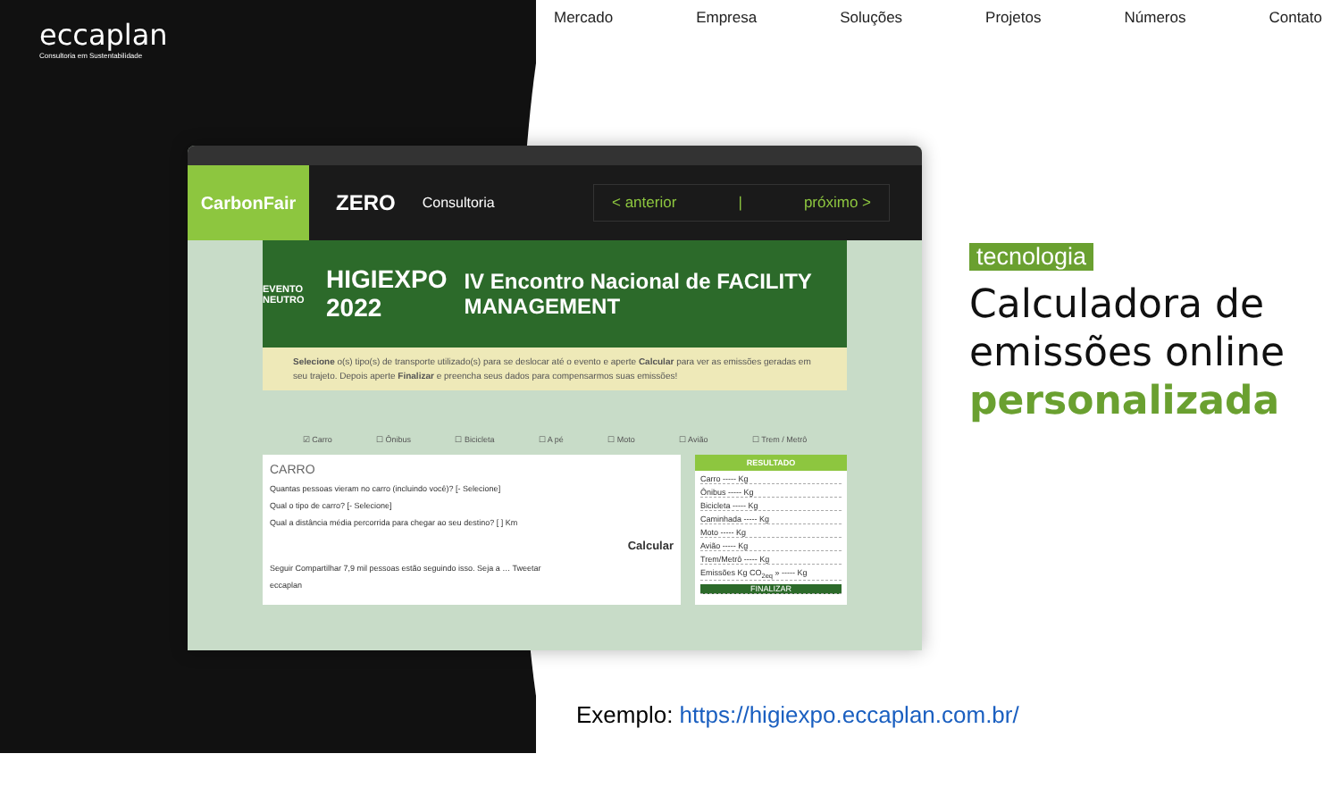eccaplan
Consultoria em Sustentabilidade
Mercado Empresa Soluções Projetos Números Contato
CarbonFair
ZERO
Consultoria
< anterior | próximo >
EVENTO NEUTRO HIGIEXPO 2022 IV Encontro Nacional de FACILITY MANAGEMENT
Selecione o(s) tipo(s) de transporte utilizado(s) para se deslocar até o evento e aperte Calcular para ver as emissões geradas em seu trajeto. Depois aperte Finalizar e preencha seus dados para compensarmos suas emissões!
☑ Carro ☐ Ônibus ☐ Bicicleta ☐ A pé ☐ Moto ☐ Avião ☐ Trem / Metrô
CARRO
Quantas pessoas vieram no carro (incluindo você)? [- Selecione]
Qual o tipo de carro? [- Selecione]
Qual a distância média percorrida para chegar ao seu destino? [ ] Km
Calcular
Seguir Compartilhar 7,9 mil pessoas estão seguindo isso. Seja a … Tweetar
eccaplan
RESULTADO
Carro ----- Kg
Ônibus ----- Kg
Bicicleta ----- Kg
Caminhada ----- Kg
Moto ----- Kg
Avião ----- Kg
Trem/Metrô ----- Kg
Emissões Kg CO<sub>2eq</sub> » ----- Kg
FINALIZAR
tecnologia
Calculadora de emissões online personalizada
Exemplo: https://higiexpo.eccaplan.com.br/